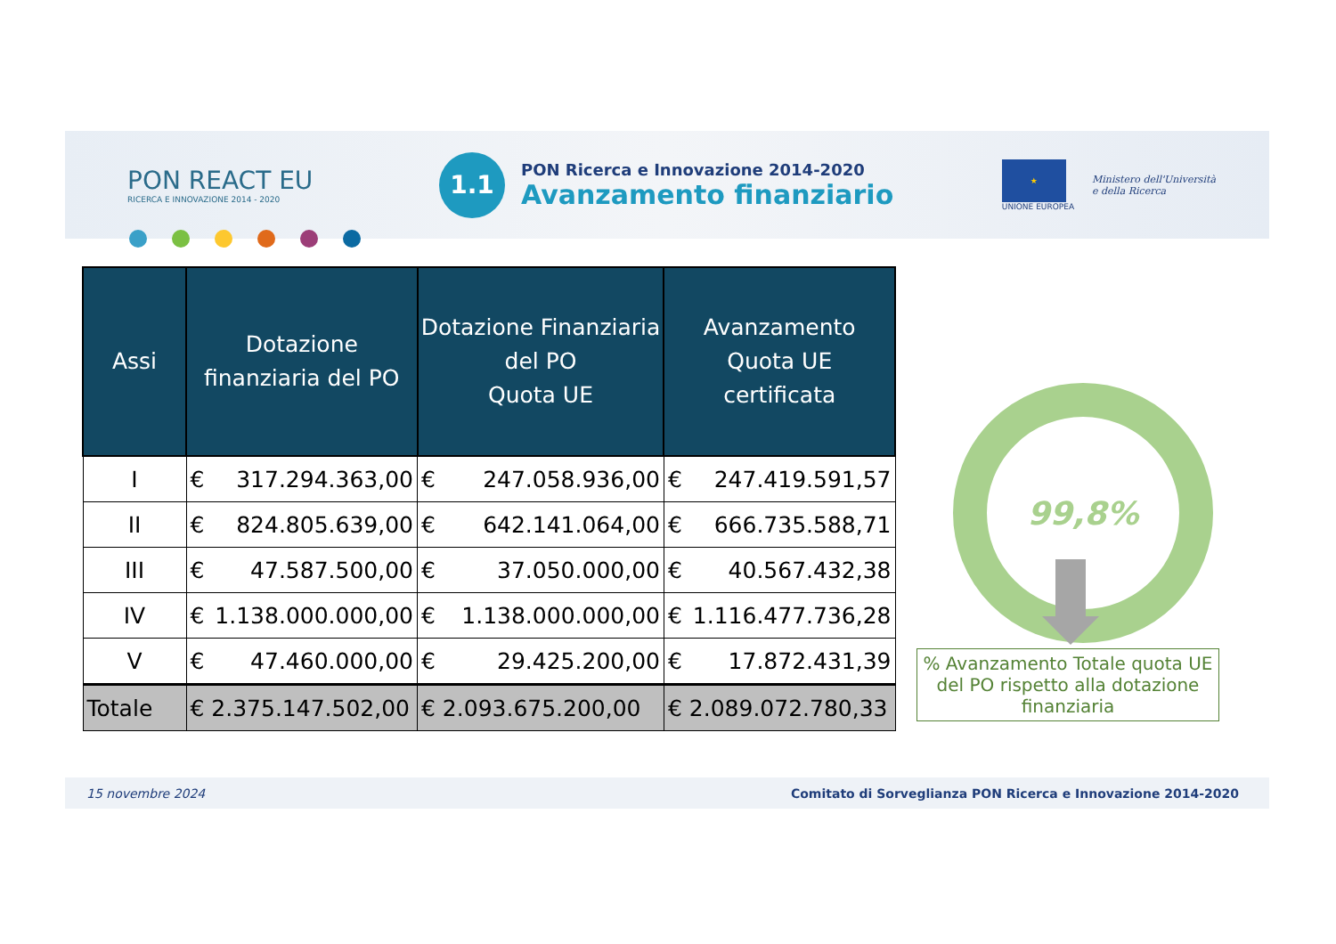PON REACT EU
RICERCA E INNOVAZIONE 2014 - 2020
1.1
PON Ricerca e Innovazione 2014-2020
Avanzamento finanziario
★
UNIONE EUROPEA
Ministero dell'Università
e della Ricerca
| Assi | Dotazione finanziaria del PO | Dotazione Finanziaria del PO Quota UE | Avanzamento Quota UE certificata |
| --- | --- | --- | --- |
| I | € 317.294.363,00 | € 247.058.936,00 | € 247.419.591,57 |
| II | € 824.805.639,00 | € 642.141.064,00 | € 666.735.588,71 |
| III | € 47.587.500,00 | € 37.050.000,00 | € 40.567.432,38 |
| IV | € 1.138.000.000,00 | € 1.138.000.000,00 | € 1.116.477.736,28 |
| V | € 47.460.000,00 | € 29.425.200,00 | € 17.872.431,39 |
| Totale | € 2.375.147.502,00 | € 2.093.675.200,00 | € 2.089.072.780,33 |
99,8%
% Avanzamento Totale quota UE del PO rispetto alla dotazione finanziaria
15 novembre 2024 Comitato di Sorveglianza PON Ricerca e Innovazione 2014-2020